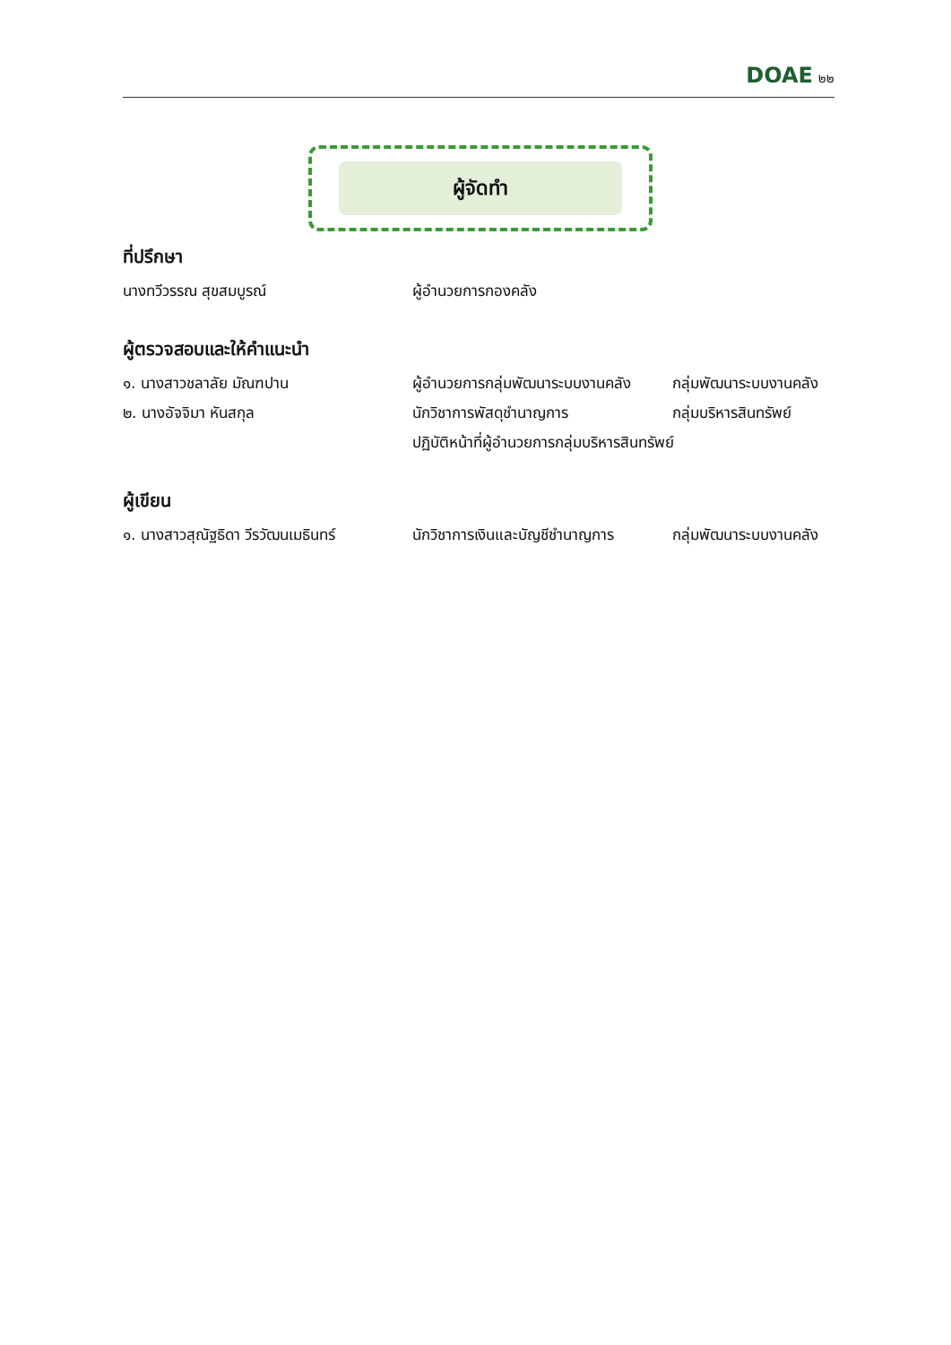DOAE ๒๒
ผู้จัดทำ
ที่ปรึกษา
นางทวีวรรณ สุขสมบูรณ์ ผู้อำนวยการกองคลัง
ผู้ตรวจสอบและให้คำแนะนำ
๑. นางสาวชลาลัย มัณฑปาน ผู้อำนวยการกลุ่มพัฒนาระบบงานคลัง
กลุ่มพัฒนาระบบงานคลัง
๒. นางอัจจิมา หันสกุล นักวิชาการพัสดุชำนาญการ กลุ่มบริหารสินทรัพย์
ปฏิบัติหน้าที่ผู้อำนวยการกลุ่มบริหารสินทรัพย์
ผู้เขียน
๑. นางสาวสุณัฐธิดา วีรวัฒนเมธินทร์
นักวิชาการเงินและบัญชีชำนาญการ
กลุ่มพัฒนาระบบงานคลัง